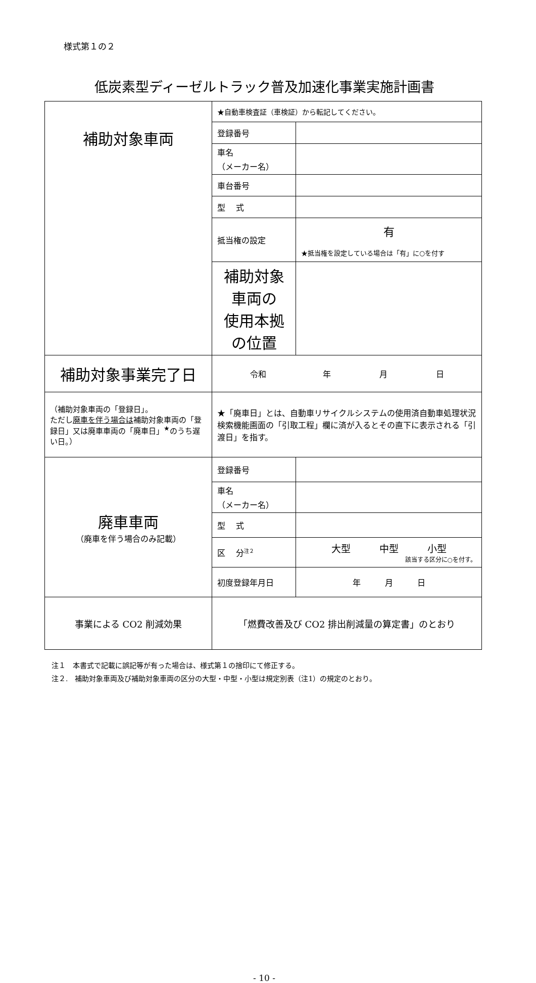様式第１の２
低炭素型ディーゼルトラック普及加速化事業実施計画書
| 補助対象車両 | ★自動車検査証（車検証）から転記してください。 | |
| | 登録番号 | |
| | 車名 （メーカー名） | |
| | 車台番号 | |
| | 型 式 | |
| | 抵当権の設定 | 有 ★抵当権を設定している場合は「有」に○を付す |
| | 補助対象車両の 使用本拠の位置 | |
| 補助対象事業完了日 | 令和 年 月 日 | |
| （補助対象車両の「登録日」。 ただし 廃車を伴う場合は 補助対象車両の「登録日」又は廃車車両の「廃車日」<sup>★</sup>のうち遅い日。） | ★「廃車日」とは、自動車リサイクルシステムの使用済自動車処理状況検索機能画面の「引取工程」欄に済が入るとその直下に表示される「引渡日」を指す。 | |
| 廃車車両 （廃車を伴う場合のみ記載） | 登録番号 | |
| | 車名 （メーカー名） | |
| | 型 式 | |
| | 区 分<sup>注２</sup> | 大型 中型 小型 該当する区分に○を付す。 |
| | 初度登録年月日 | 年 月 日 |
| 事業による CO2 削減効果 | 「燃費改善及び CO2 排出削減量の算定書」のとおり | |
注１　本書式で記載に誤記等が有った場合は、様式第１の捨印にて修正する。
注２.　補助対象車両及び補助対象車両の区分の大型・中型・小型は規定別表（注1）の規定のとおり。
- 10 -